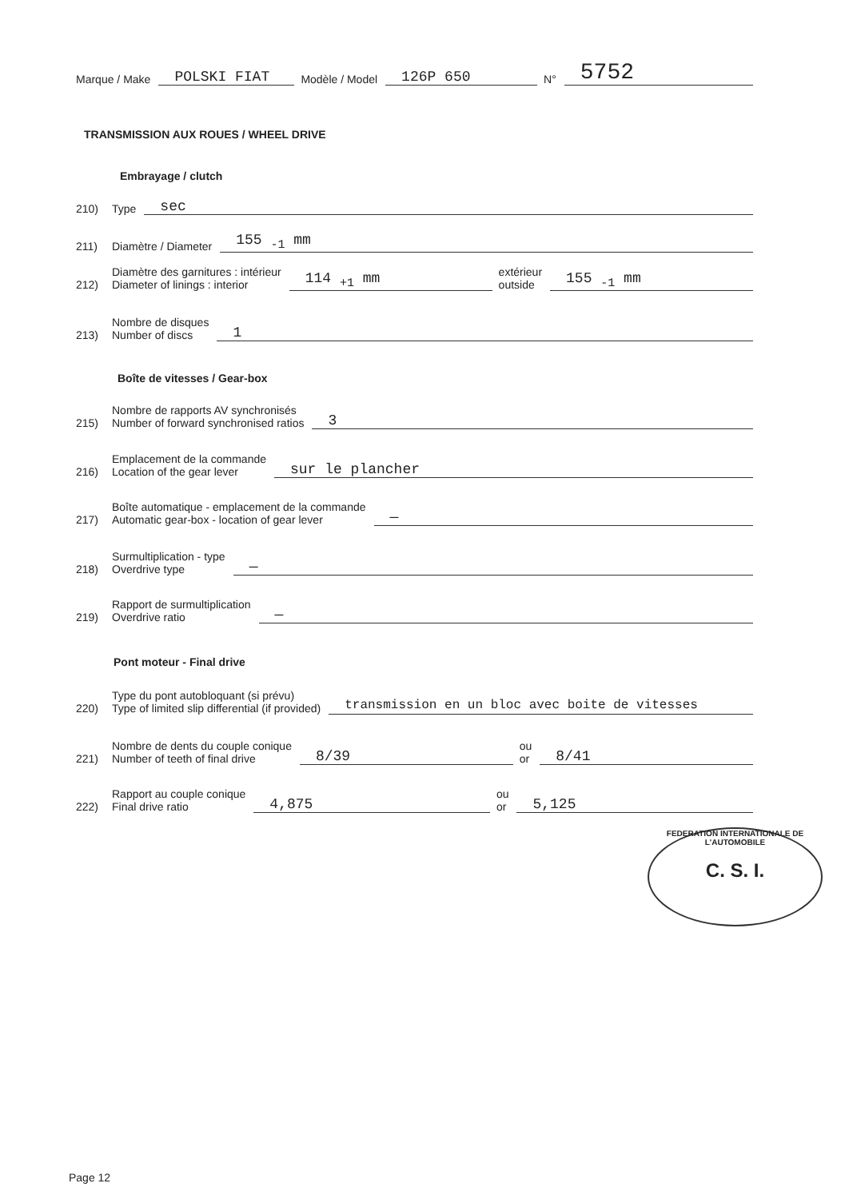Marque / Make POLSKI FIAT Modèle / Model 126P 650 N° 5752
TRANSMISSION AUX ROUES / WHEEL DRIVE
Embrayage / clutch
210) Type sec
211) Diamètre / Diameter 155 <sub>-1</sub> mm
212) Diamètre des garnitures : intérieur
Diameter of linings : interior 114 <sub>+1</sub> mm extérieur
outside 155 <sub>-1</sub> mm
213) Nombre de disques
Number of discs 1
Boîte de vitesses / Gear-box
215) Nombre de rapports AV synchronisés
Number of forward synchronised ratios 3
216) Emplacement de la commande
Location of the gear lever sur le plancher
217) Boîte automatique - emplacement de la commande
Automatic gear-box - location of gear lever —
218) Surmultiplication - type
Overdrive type —
219) Rapport de surmultiplication
Overdrive ratio —
Pont moteur - Final drive
220) Type du pont autobloquant (si prévu)
Type of limited slip differential (if provided) transmission en un bloc avec boite de vitesses
221) Nombre de dents du couple conique
Number of teeth of final drive 8/39 ou
or 8/41
222) Rapport au couple conique
Final drive ratio 4,875 ou
or 5,125
FEDERATION INTERNATIONALE DE L'AUTOMOBILE
C. S. I.
Page 12